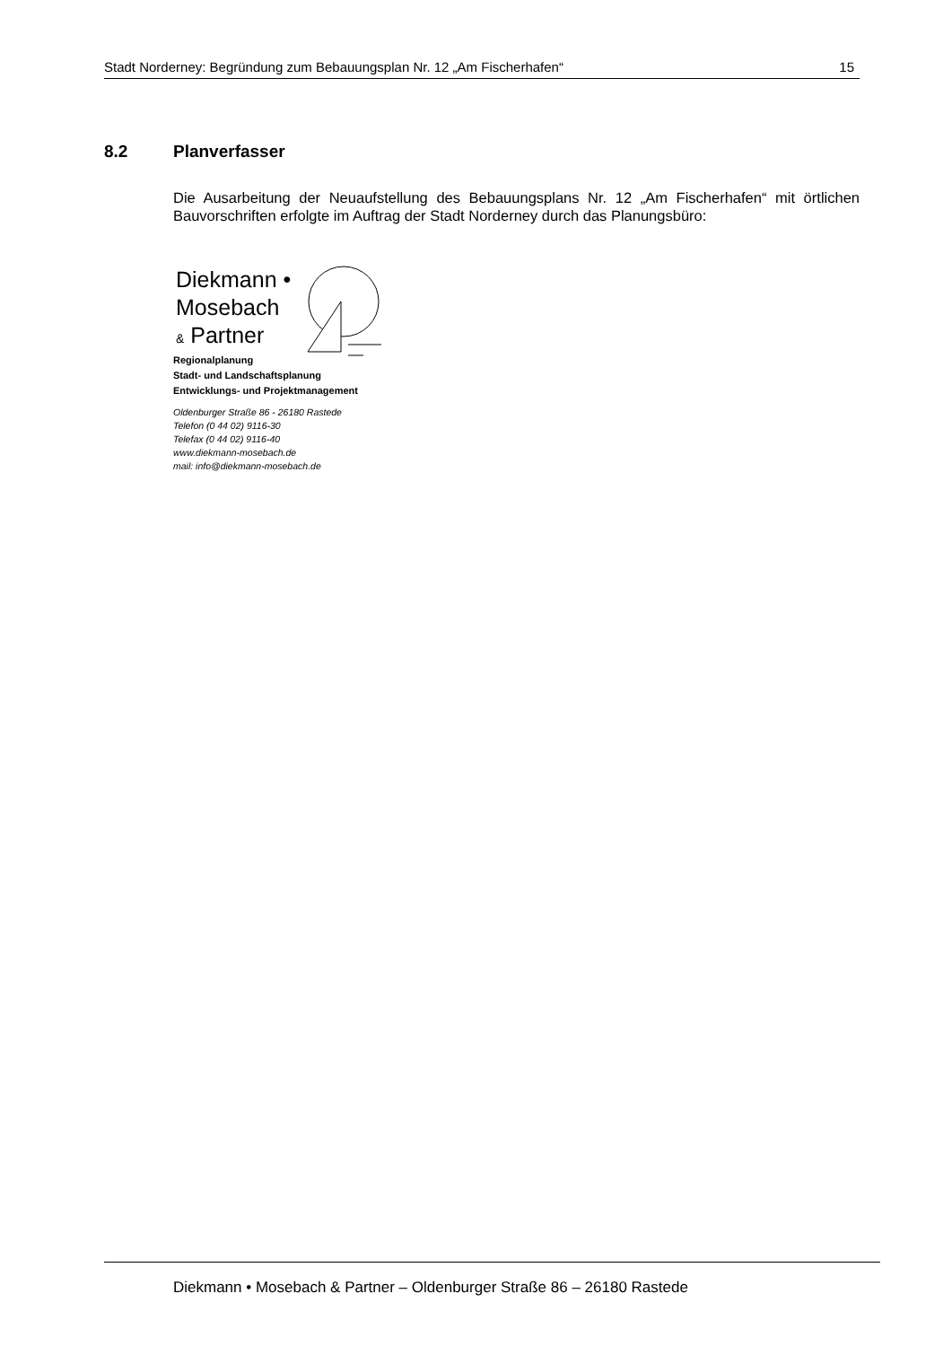Stadt Norderney: Begründung zum Bebauungsplan Nr. 12 „Am Fischerhafen“15
8.2 Planverfasser
Die Ausarbeitung der Neuaufstellung des Bebauungsplans Nr. 12 „Am Fischerhafen“ mit örtlichen Bauvorschriften erfolgte im Auftrag der Stadt Norderney durch das Planungsbüro:
Diekmann •
Mosebach
& Partner
Regionalplanung
Stadt- und Landschaftsplanung
Entwicklungs- und Projektmanagement
Oldenburger Straße 86 - 26180 Rastede
Telefon (0 44 02) 9116-30
Telefax (0 44 02) 9116-40
www.diekmann-mosebach.de
mail: info@diekmann-mosebach.de
Diekmann • Mosebach & Partner – Oldenburger Straße 86 – 26180 Rastede